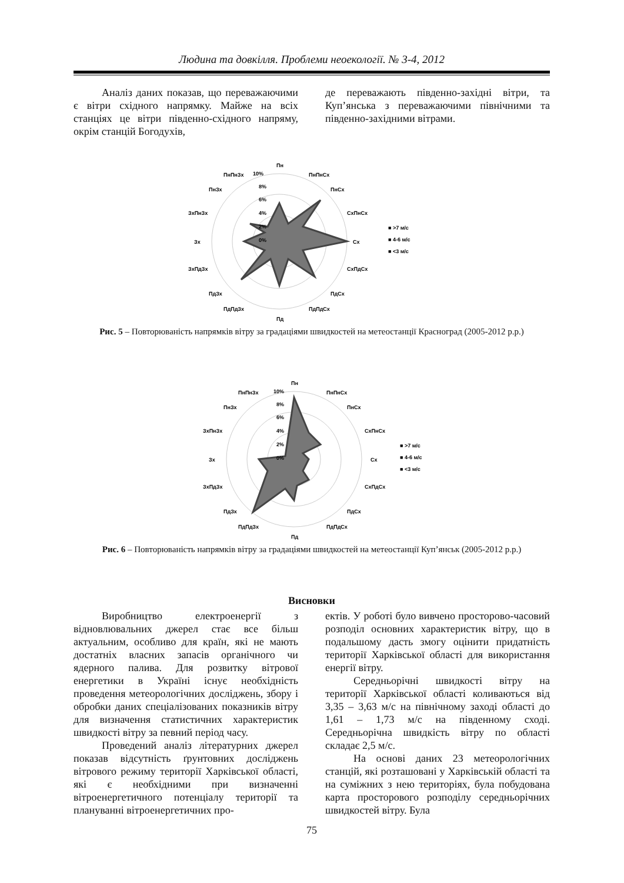Людина та довкілля. Проблеми неоекології. № 3-4, 2012
Аналіз даних показав, що переважаючими є вітри східного напрямку. Майже на всіх станціях це вітри південно-східного напряму, окрім станцій Богодухів,
де переважають південно-західні вітри, та Куп’янська з переважаючими північними та південно-західними вітрами.
Пн
ПнПнСх
ПнСх
СхПнСх
Сх
СхПдСх
ПдСх
ПдПдСх
Пд
ПдПдЗх
ПдЗх
ЗхПдЗх
Зх
ЗхПнЗх
ПнЗх
ПнПнЗх
10%
8%
6%
4%
2%
0%
■ >7 м/с
■ 4-6 м/с
■ <3 м/с
Рис. 5 – Повторюваність напрямків вітру за градаціями швидкостей на метеостанції Красноград (2005-2012 р.р.)
Пн
ПнПнСх
ПнСх
СхПнСх
Сх
СхПдСх
ПдСх
ПдПдСх
Пд
ПдПдЗх
ПдЗх
ЗхПдЗх
Зх
ЗхПнЗх
ПнЗх
ПнПнЗх
10%
8%
6%
4%
2%
0%
■ >7 м/с
■ 4-6 м/с
■ <3 м/с
Рис. 6 – Повторюваність напрямків вітру за градаціями швидкостей на метеостанції Куп’янськ (2005-2012 р.р.)
Висновки
Виробництво електроенергії з відновлювальних джерел стає все більш актуальним, особливо для країн, які не мають достатніх власних запасів органічного чи ядерного палива. Для розвитку вітрової енергетики в Україні існує необхідність проведення метеорологічних досліджень, збору і обробки даних спеціалізованих показників вітру для визначення статистичних характеристик швидкості вітру за певний період часу.
Проведений аналіз літературних джерел показав відсутність ґрунтовних досліджень вітрового режиму території Харківської області, які є необхідними при визначенні вітроенергетичного потенціалу території та плануванні вітроенергетичних про-
ектів. У роботі було вивчено просторово-часовий розподіл основних характеристик вітру, що в подальшому дасть змогу оцінити придатність території Харківської області для використання енергії вітру.
Середньорічні швидкості вітру на території Харківської області коливаються від 3,35 – 3,63 м/с на північному заході області до 1,61 – 1,73 м/с на південному сході. Середньорічна швидкість вітру по області складає 2,5 м/с.
На основі даних 23 метеорологічних станцій, які розташовані у Харківській області та на суміжних з нею територіях, була побудована карта просторового розподілу середньорічних швидкостей вітру. Була
75